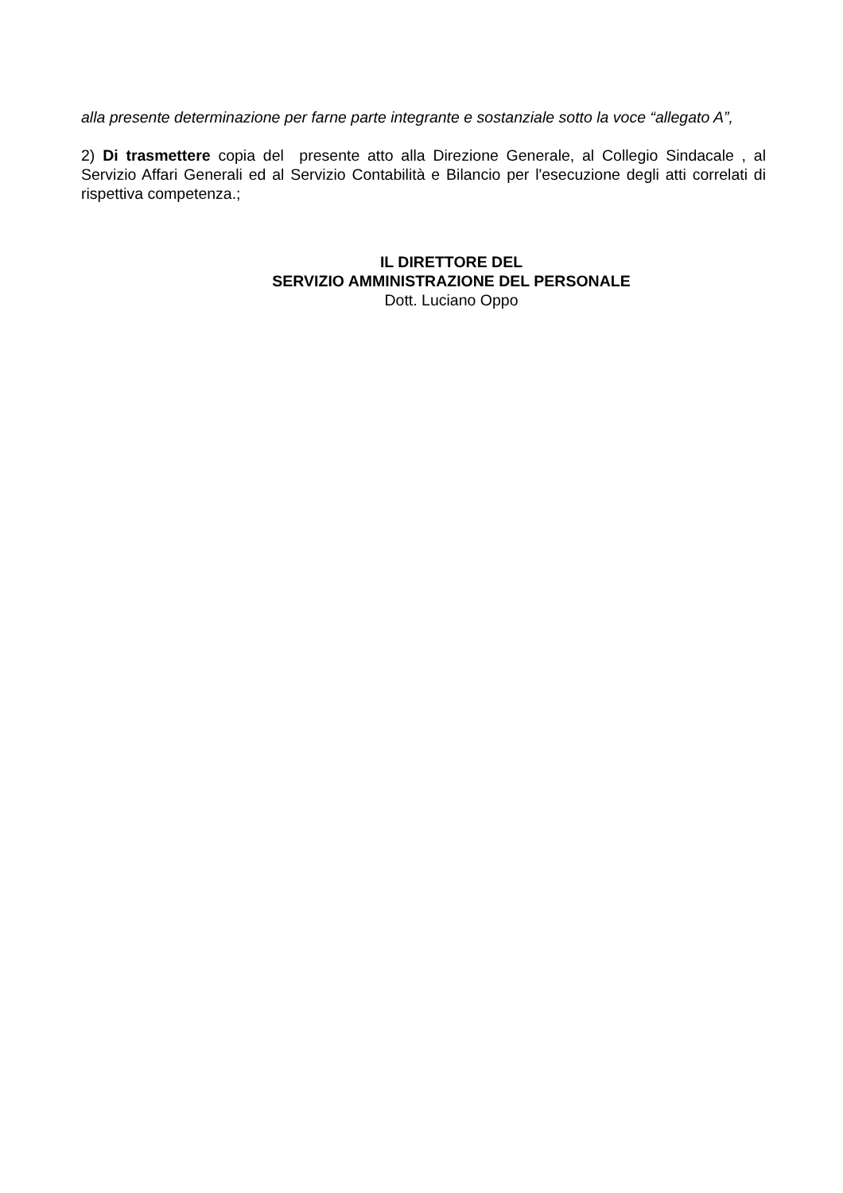alla presente determinazione per farne parte integrante e sostanziale sotto la voce “allegato A”,
2) Di trasmettere copia del presente atto alla Direzione Generale, al Collegio Sindacale , al Servizio Affari Generali ed al Servizio Contabilità e Bilancio per l'esecuzione degli atti correlati di rispettiva competenza.;
IL DIRETTORE DEL
SERVIZIO AMMINISTRAZIONE DEL PERSONALE
Dott. Luciano Oppo